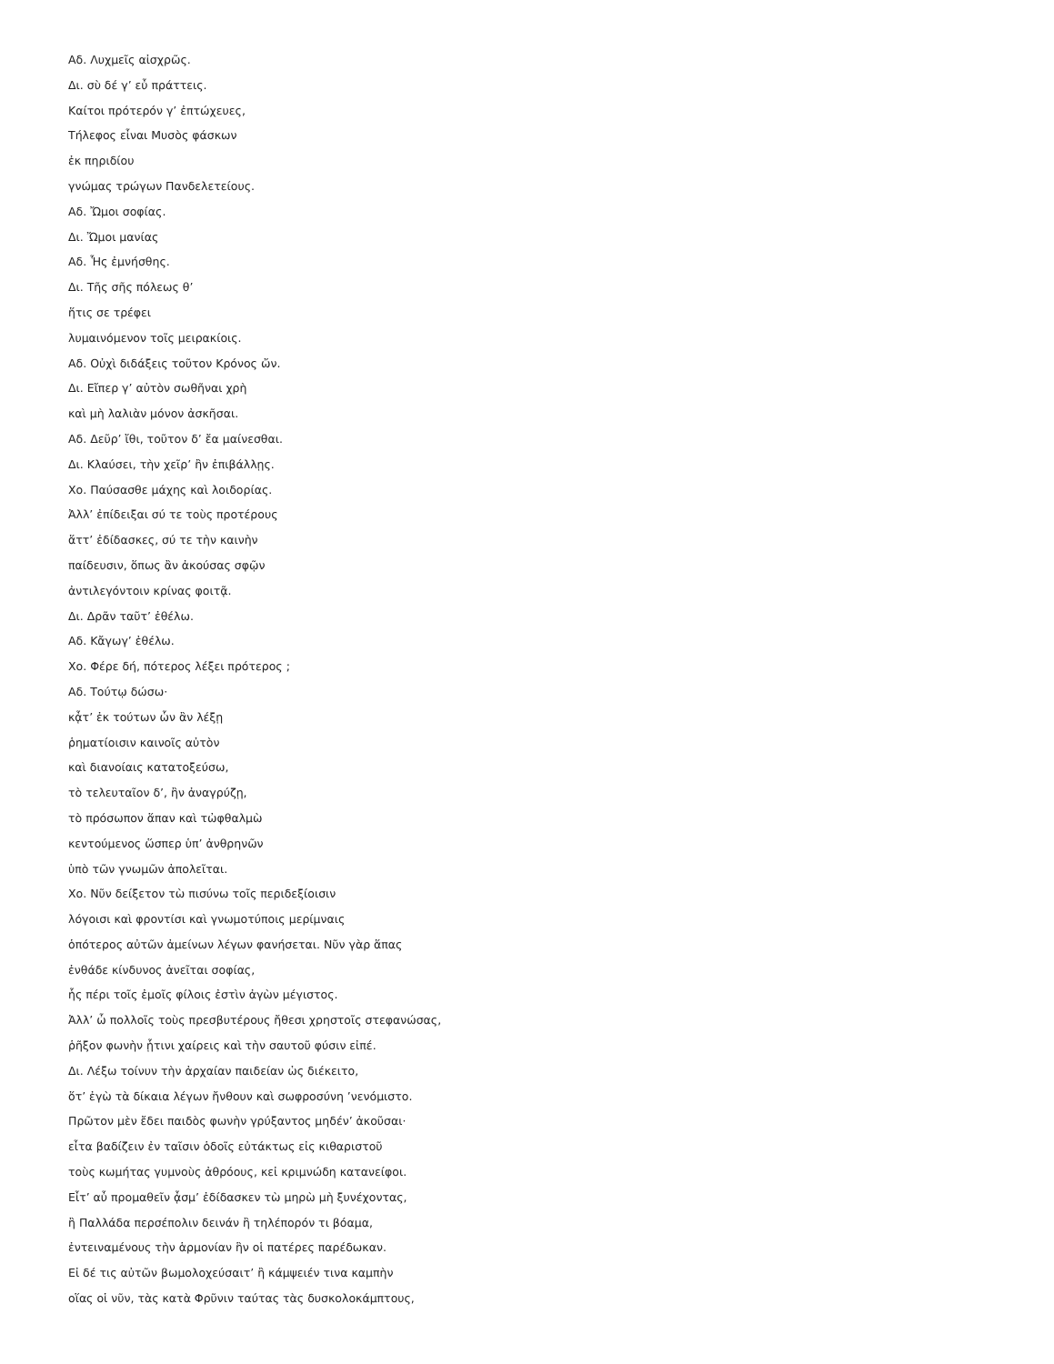Αδ. Λυχμεῖς αἰσχρῶς.
Δι. σὺ δέ γ’ εὖ πράττεις.
Καίτοι πρότερόν γ’ ἐπτώχευες,
Τήλεφος εἶναι Μυσὸς φάσκων
ἐκ πηριδίου
γνώμας τρώγων Πανδελετείους.
Αδ. Ὤμοι σοφίας.
Δι. Ὤμοι μανίας
Αδ. Ἧς ἐμνήσθης.
Δι. Τῆς σῆς πόλεως θ’
ἥτις σε τρέφει
λυμαινόμενον τοῖς μειρακίοις.
Αδ. Οὐχὶ διδάξεις τοῦτον Κρόνος ὤν.
Δι. Εἴπερ γ’ αὐτὸν σωθῆναι χρὴ
καὶ μὴ λαλιὰν μόνον ἀσκῆσαι.
Αδ. Δεῦρ’ ἴθι, τοῦτον δ’ ἔα μαίνεσθαι.
Δι. Κλαύσει, τὴν χεῖρ’ ἢν ἐπιβάλλῃς.
Χο. Παύσασθε μάχης καὶ λοιδορίας.
Ἀλλ’ ἐπίδειξαι σύ τε τοὺς προτέρους
ἅττ’ ἐδίδασκες, σύ τε τὴν καινὴν
παίδευσιν, ὅπως ἂν ἀκούσας σφῷν
ἀντιλεγόντοιν κρίνας φοιτᾷ.
Δι. Δρᾶν ταῦτ’ ἐθέλω.
Αδ. Κἄγωγ’ ἐθέλω.
Χο. Φέρε δή, πότερος λέξει πρότερος ;
Αδ. Τούτῳ δώσω·
κᾆτ’ ἐκ τούτων ὧν ἂν λέξῃ
ῥηματίοισιν καινοῖς αὐτὸν
καὶ διανοίαις κατατοξεύσω,
τὸ τελευταῖον δ’, ἢν ἀναγρύζῃ,
τὸ πρόσωπον ἅπαν καὶ τὠφθαλμὼ
κεντούμενος ὥσπερ ὑπ’ ἀνθρηνῶν
ὑπὸ τῶν γνωμῶν ἀπολεῖται.
Χο. Νῦν δείξετον τὼ πισύνω τοῖς περιδεξίοισιν
λόγοισι καὶ φροντίσι καὶ γνωμοτύποις μερίμναις
ὁπότερος αὐτῶν ἀμείνων λέγων φανήσεται. Νῦν γὰρ ἅπας
ἐνθάδε κίνδυνος ἀνεῖται σοφίας,
ἧς πέρι τοῖς ἐμοῖς φίλοις ἐστὶν ἀγὼν μέγιστος.
Ἀλλ’ ὦ πολλοῖς τοὺς πρεσβυτέρους ἤθεσι χρηστοῖς στεφανώσας,
ῥῆξον φωνὴν ᾗτινι χαίρεις καὶ τὴν σαυτοῦ φύσιν εἰπέ.
Δι. Λέξω τοίνυν τὴν ἀρχαίαν παιδείαν ὡς διέκειτο,
ὅτ’ ἐγὼ τὰ δίκαια λέγων ἤνθουν καὶ σωφροσύνη ’νενόμιστο.
Πρῶτον μὲν ἔδει παιδὸς φωνὴν γρύξαντος μηδέν’ ἀκοῦσαι·
εἶτα βαδίζειν ἐν ταῖσιν ὁδοῖς εὐτάκτως εἰς κιθαριστοῦ
τοὺς κωμήτας γυμνοὺς ἀθρόους, κεἰ κριμνώδη κατανείφοι.
Εἶτ’ αὖ προμαθεῖν ᾆσμ’ ἐδίδασκεν τὼ μηρὼ μὴ ξυνέχοντας,
ἢ Παλλάδα περσέπολιν δεινάν ἢ τηλέπορόν τι βόαμα,
ἐντειναμένους τὴν ἁρμονίαν ἣν οἱ πατέρες παρέδωκαν.
Εἰ δέ τις αὐτῶν βωμολοχεύσαιτ’ ἢ κάμψειέν τινα καμπὴν
οἵας οἱ νῦν, τὰς κατὰ Φρῦνιν ταύτας τὰς δυσκολοκάμπτους,